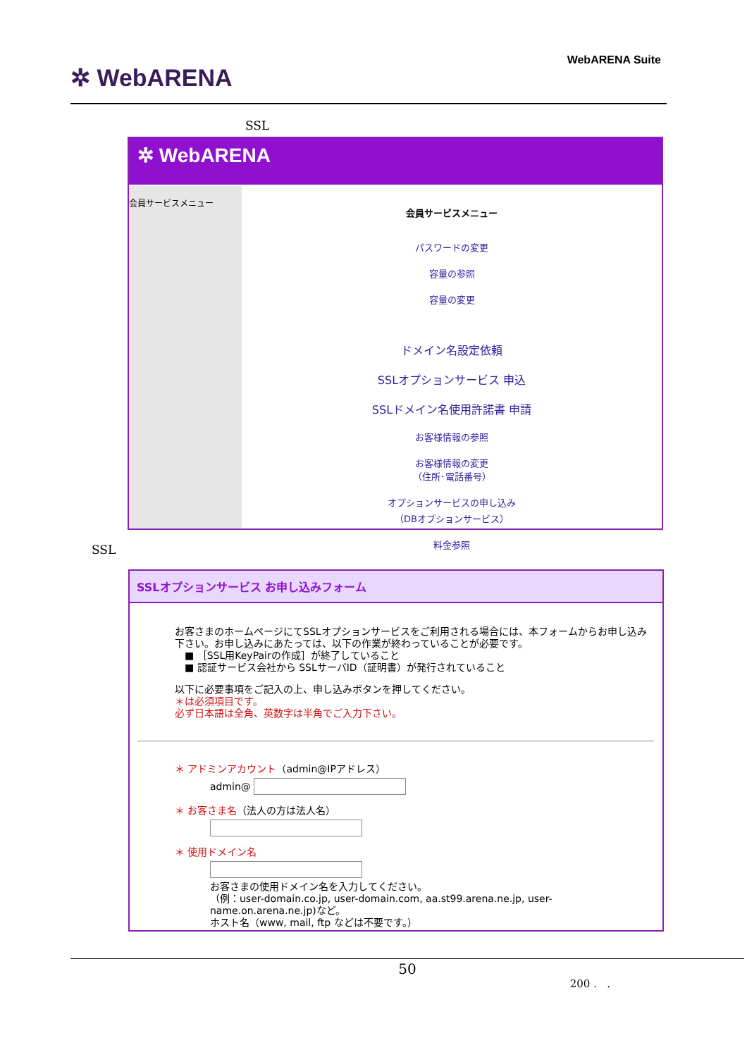✲ WebARENA
WebARENA Suite
SSL
✲ WebARENA
会員サービスメニュー
会員サービスメニュー
パスワードの変更
容量の参照
容量の変更
ドメイン名設定依頼
SSLオプションサービス 申込
SSLドメイン名使用許諾書 申請
お客様情報の参照
お客様情報の変更
（住所･電話番号）
オプションサービスの申し込み
（DBオプションサービス）
料金参照
SSL
SSLオプションサービス お申し込みフォーム
お客さまのホームページにてSSLオプションサービスをご利用される場合には、本フォームからお申し込み下さい。お申し込みにあたっては、以下の作業が終わっていることが必要です。
　■ ［SSL用KeyPairの作成］が終了していること
　■ 認証サービス会社から SSLサーバID（証明書）が発行されていること
以下に必要事項をご記入の上、申し込みボタンを押してください。
＊は必須項目です。
必ず日本語は全角、英数字は半角でご入力下さい。
＊ アドミンアカウント（admin@IPアドレス）
admin@
＊ お客さま名（法人の方は法人名）
＊ 使用ドメイン名
お客さまの使用ドメイン名を入力してください。
（例：user-domain.co.jp, user-domain.com, aa.st99.arena.ne.jp, user-name.on.arena.ne.jp)など。
ホスト名（www, mail, ftp などは不要です。）
50
200 . .